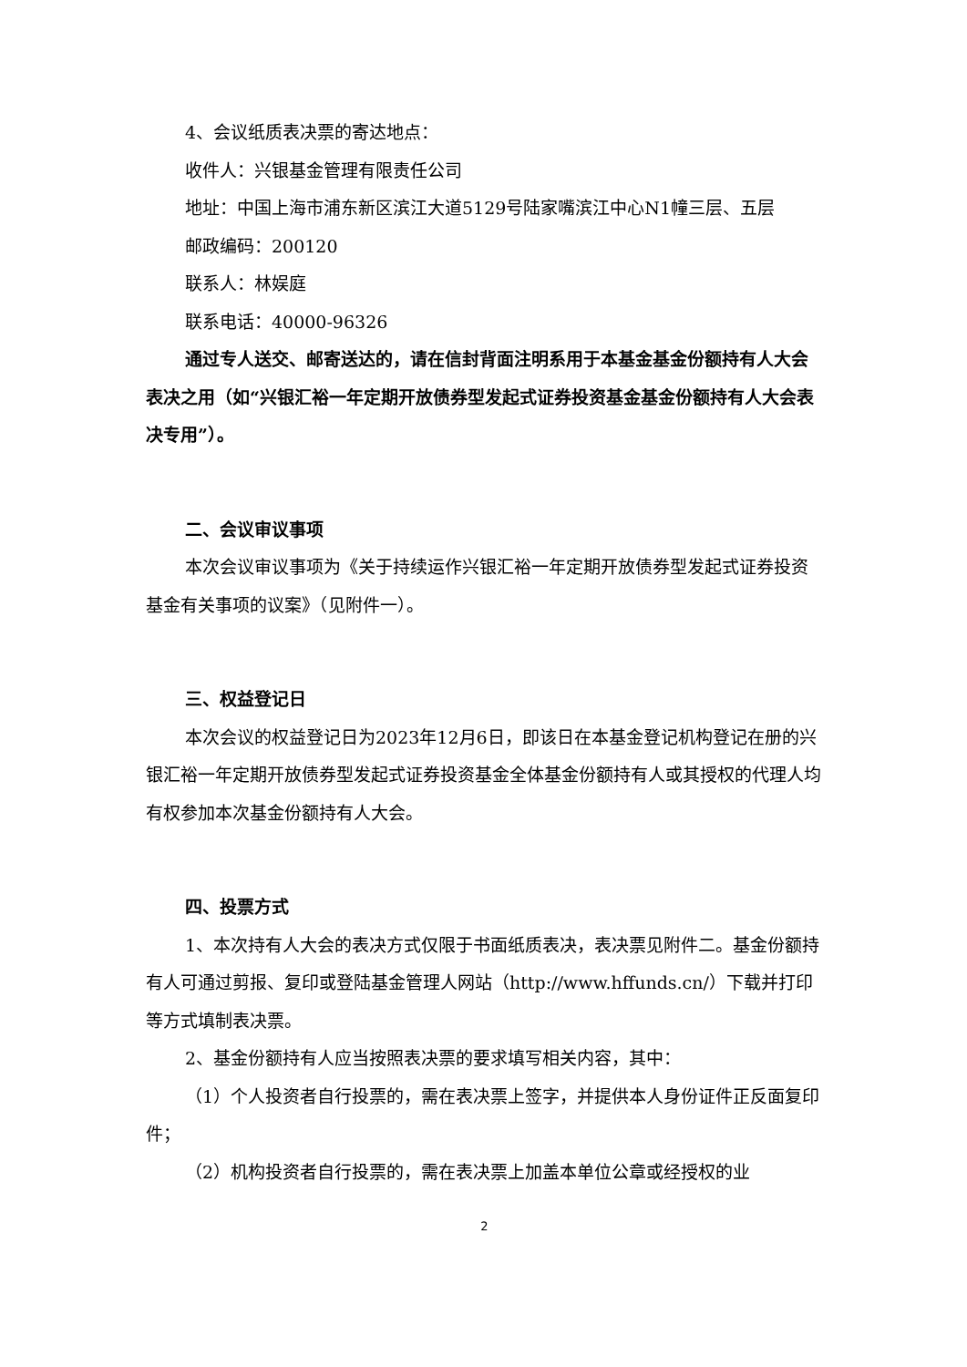4、会议纸质表决票的寄达地点：
收件人：兴银基金管理有限责任公司
地址：中国上海市浦东新区滨江大道5129号陆家嘴滨江中心N1幢三层、五层
邮政编码：200120
联系人：林娱庭
联系电话：40000-96326
通过专人送交、邮寄送达的，请在信封背面注明系用于本基金基金份额持有人大会表决之用（如“兴银汇裕一年定期开放债券型发起式证券投资基金基金份额持有人大会表决专用”）。
二、会议审议事项
本次会议审议事项为《关于持续运作兴银汇裕一年定期开放债券型发起式证券投资基金有关事项的议案》（见附件一）。
三、权益登记日
本次会议的权益登记日为2023年12月6日，即该日在本基金登记机构登记在册的兴银汇裕一年定期开放债券型发起式证券投资基金全体基金份额持有人或其授权的代理人均有权参加本次基金份额持有人大会。
四、投票方式
1、本次持有人大会的表决方式仅限于书面纸质表决，表决票见附件二。基金份额持有人可通过剪报、复印或登陆基金管理人网站（http://www.hffunds.cn/）下载并打印等方式填制表决票。
2、基金份额持有人应当按照表决票的要求填写相关内容，其中：
（1）个人投资者自行投票的，需在表决票上签字，并提供本人身份证件正反面复印件；
（2）机构投资者自行投票的，需在表决票上加盖本单位公章或经授权的业
2